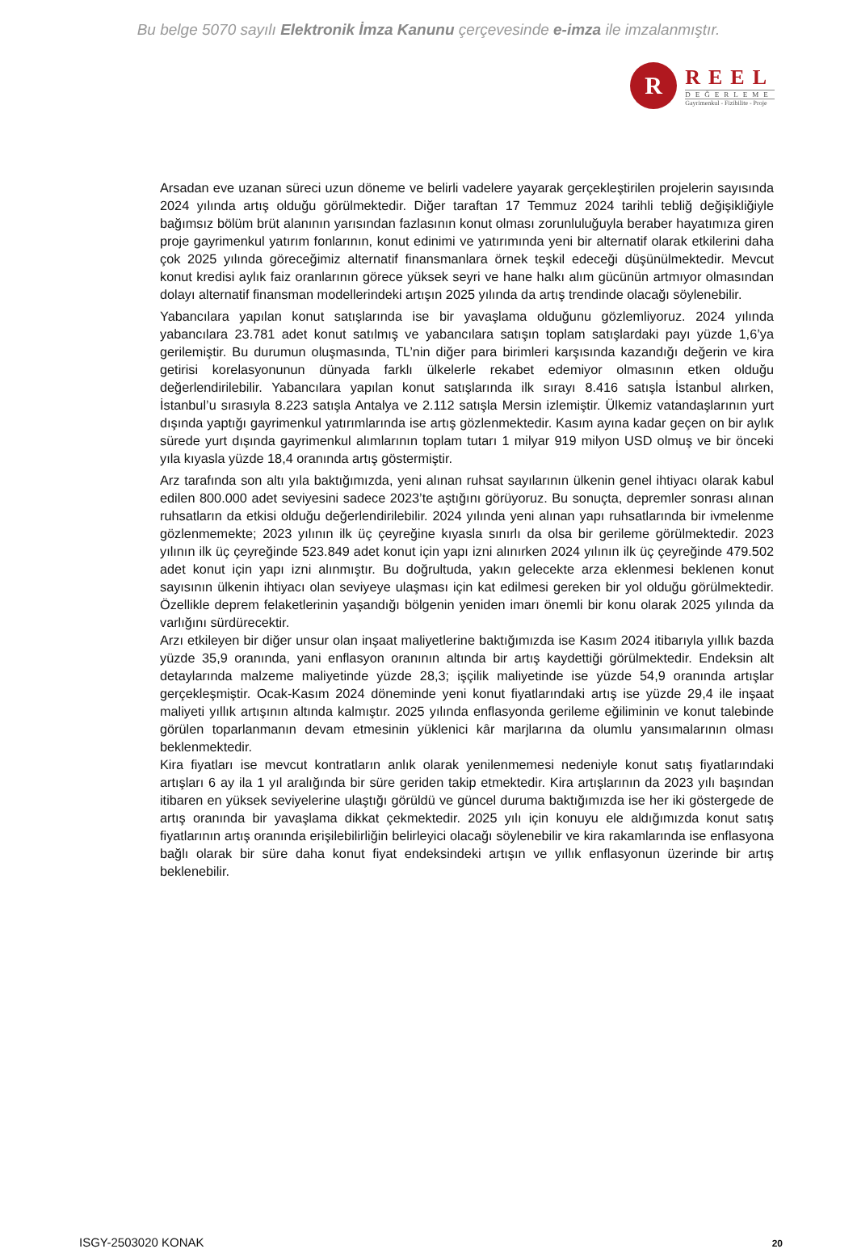Bu belge 5070 sayılı Elektronik İmza Kanunu çerçevesinde e-imza ile imzalanmıştır.
R
REEL
DEĞERLEME
Gayrimenkul - Fizibilite - Proje
Arsadan eve uzanan süreci uzun döneme ve belirli vadelere yayarak gerçekleştirilen projelerin sayısında 2024 yılında artış olduğu görülmektedir. Diğer taraftan 17 Temmuz 2024 tarihli tebliğ değişikliğiyle bağımsız bölüm brüt alanının yarısından fazlasının konut olması zorunluluğuyla beraber hayatımıza giren proje gayrimenkul yatırım fonlarının, konut edinimi ve yatırımında yeni bir alternatif olarak etkilerini daha çok 2025 yılında göreceğimiz alternatif finansmanlara örnek teşkil edeceği düşünülmektedir. Mevcut konut kredisi aylık faiz oranlarının görece yüksek seyri ve hane halkı alım gücünün artmıyor olmasından dolayı alternatif finansman modellerindeki artışın 2025 yılında da artış trendinde olacağı söylenebilir.
Yabancılara yapılan konut satışlarında ise bir yavaşlama olduğunu gözlemliyoruz. 2024 yılında yabancılara 23.781 adet konut satılmış ve yabancılara satışın toplam satışlardaki payı yüzde 1,6’ya gerilemiştir. Bu durumun oluşmasında, TL’nin diğer para birimleri karşısında kazandığı değerin ve kira getirisi korelasyonunun dünyada farklı ülkelerle rekabet edemiyor olmasının etken olduğu değerlendirilebilir. Yabancılara yapılan konut satışlarında ilk sırayı 8.416 satışla İstanbul alırken, İstanbul’u sırasıyla 8.223 satışla Antalya ve 2.112 satışla Mersin izlemiştir. Ülkemiz vatandaşlarının yurt dışında yaptığı gayrimenkul yatırımlarında ise artış gözlenmektedir. Kasım ayına kadar geçen on bir aylık sürede yurt dışında gayrimenkul alımlarının toplam tutarı 1 milyar 919 milyon USD olmuş ve bir önceki yıla kıyasla yüzde 18,4 oranında artış göstermiştir.
Arz tarafında son altı yıla baktığımızda, yeni alınan ruhsat sayılarının ülkenin genel ihtiyacı olarak kabul edilen 800.000 adet seviyesini sadece 2023’te aştığını görüyoruz. Bu sonuçta, depremler sonrası alınan ruhsatların da etkisi olduğu değerlendirilebilir. 2024 yılında yeni alınan yapı ruhsatlarında bir ivmelenme gözlenmemekte; 2023 yılının ilk üç çeyreğine kıyasla sınırlı da olsa bir gerileme görülmektedir. 2023 yılının ilk üç çeyreğinde 523.849 adet konut için yapı izni alınırken 2024 yılının ilk üç çeyreğinde 479.502 adet konut için yapı izni alınmıştır. Bu doğrultuda, yakın gelecekte arza eklenmesi beklenen konut sayısının ülkenin ihtiyacı olan seviyeye ulaşması için kat edilmesi gereken bir yol olduğu görülmektedir. Özellikle deprem felaketlerinin yaşandığı bölgenin yeniden imarı önemli bir konu olarak 2025 yılında da varlığını sürdürecektir.
Arzı etkileyen bir diğer unsur olan inşaat maliyetlerine baktığımızda ise Kasım 2024 itibarıyla yıllık bazda yüzde 35,9 oranında, yani enflasyon oranının altında bir artış kaydettiği görülmektedir. Endeksin alt detaylarında malzeme maliyetinde yüzde 28,3; işçilik maliyetinde ise yüzde 54,9 oranında artışlar gerçekleşmiştir. Ocak-Kasım 2024 döneminde yeni konut fiyatlarındaki artış ise yüzde 29,4 ile inşaat maliyeti yıllık artışının altında kalmıştır. 2025 yılında enflasyonda gerileme eğiliminin ve konut talebinde görülen toparlanmanın devam etmesinin yüklenici kâr marjlarına da olumlu yansımalarının olması beklenmektedir.
Kira fiyatları ise mevcut kontratların anlık olarak yenilenmemesi nedeniyle konut satış fiyatlarındaki artışları 6 ay ila 1 yıl aralığında bir süre geriden takip etmektedir. Kira artışlarının da 2023 yılı başından itibaren en yüksek seviyelerine ulaştığı görüldü ve güncel duruma baktığımızda ise her iki göstergede de artış oranında bir yavaşlama dikkat çekmektedir. 2025 yılı için konuyu ele aldığımızda konut satış fiyatlarının artış oranında erişilebilirliğin belirleyici olacağı söylenebilir ve kira rakamlarında ise enflasyona bağlı olarak bir süre daha konut fiyat endeksindeki artışın ve yıllık enflasyonun üzerinde bir artış beklenebilir.
ISGY-2503020 KONAK 20